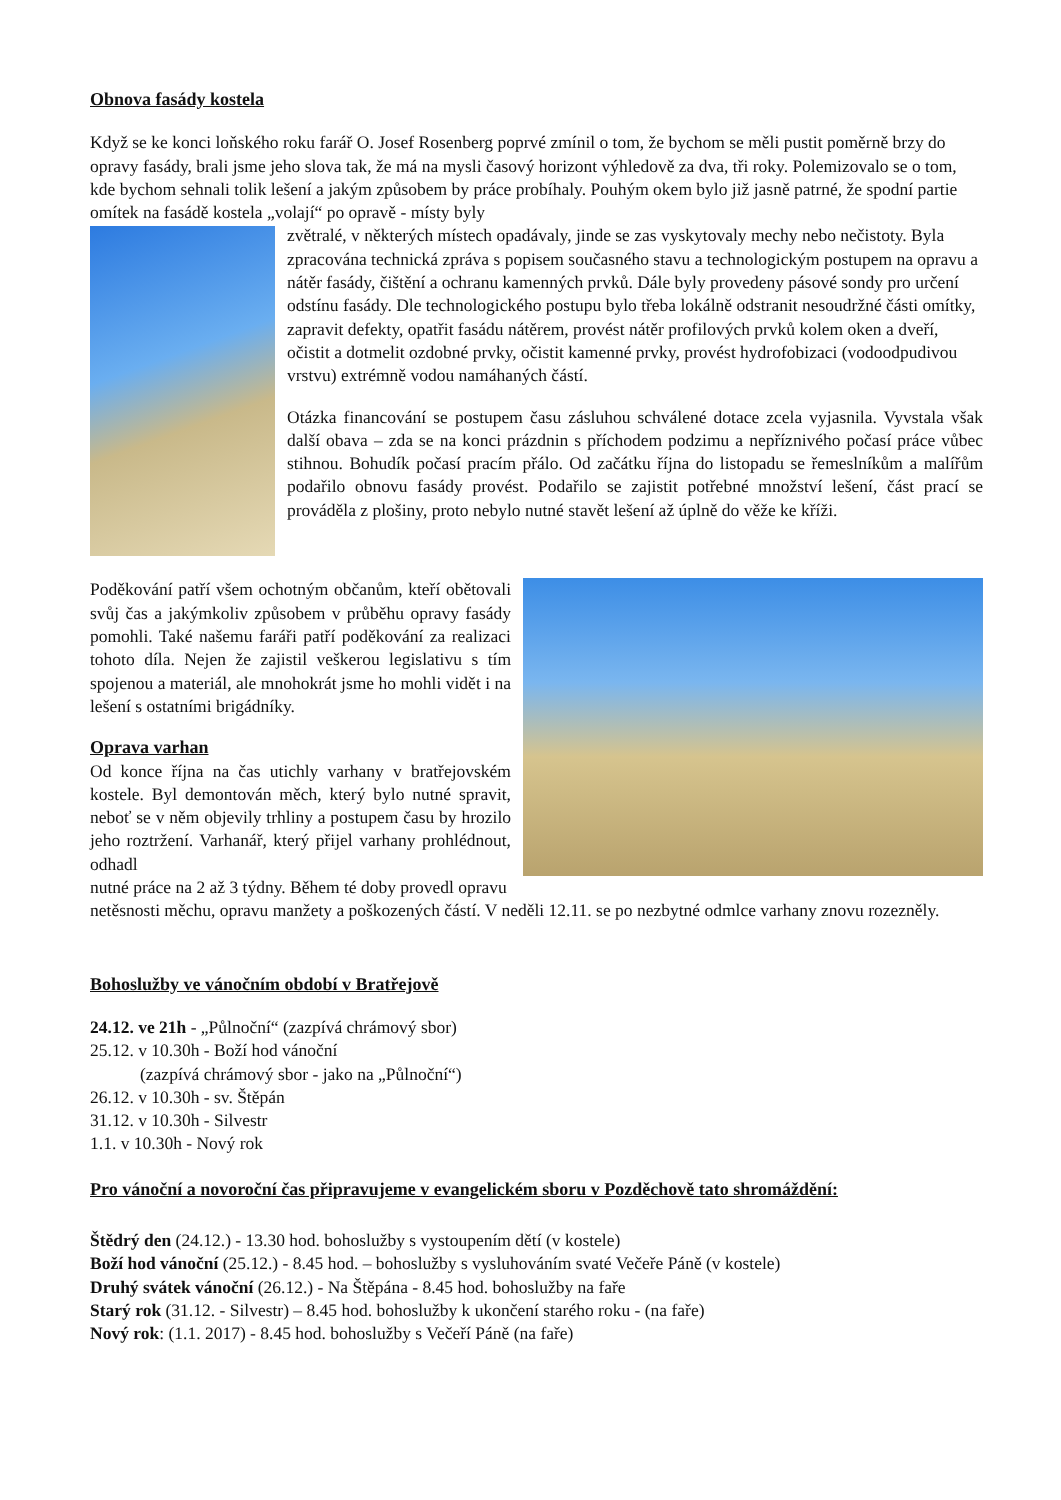Obnova fasády kostela
Když se ke konci loňského roku farář O. Josef Rosenberg poprvé zmínil o tom, že bychom se měli pustit poměrně brzy do opravy fasády, brali jsme jeho slova tak, že má na mysli časový horizont výhledově za dva, tři roky. Polemizovalo se o tom, kde bychom sehnali tolik lešení a jakým způsobem by práce probíhaly. Pouhým okem bylo již jasně patrné, že spodní partie omítek na fasádě kostela „volají“ po opravě - místy byly
zvětralé, v některých místech opadávaly, jinde se zas vyskytovaly mechy nebo nečistoty. Byla zpracována technická zpráva s popisem současného stavu a technologickým postupem na opravu a nátěr fasády, čištění a ochranu kamenných prvků. Dále byly provedeny pásové sondy pro určení odstínu fasády. Dle technologického postupu bylo třeba lokálně odstranit nesoudržné části omítky, zapravit defekty, opatřit fasádu nátěrem, provést nátěr profilových prvků kolem oken a dveří, očistit a dotmelit ozdobné prvky, očistit kamenné prvky, provést hydrofobizaci (vodoodpudivou vrstvu) extrémně vodou namáhaných částí.
Otázka financování se postupem času zásluhou schválené dotace zcela vyjasnila. Vyvstala však další obava – zda se na konci prázdnin s příchodem podzimu a nepříznivého počasí práce vůbec stihnou. Bohudík počasí pracím přálo. Od začátku října do listopadu se řemeslníkům a malířům podařilo obnovu fasády provést. Podařilo se zajistit potřebné množství lešení, část prací se prováděla z plošiny, proto nebylo nutné stavět lešení až úplně do věže ke kříži.
Poděkování patří všem ochotným občanům, kteří obětovali svůj čas a jakýmkoliv způsobem v průběhu opravy fasády pomohli. Také našemu faráři patří poděkování za realizaci tohoto díla. Nejen že zajistil veškerou legislativu s tím spojenou a materiál, ale mnohokrát jsme ho mohli vidět i na lešení s ostatními brigádníky.
Oprava varhan
Od konce října na čas utichly varhany v bratřejovském kostele. Byl demontován měch, který bylo nutné spravit, neboť se v něm objevily trhliny a postupem času by hrozilo jeho roztržení. Varhanář, který přijel varhany prohlédnout, odhadl
nutné práce na 2 až 3 týdny. Během té doby provedl opravu netěsnosti měchu, opravu manžety a poškozených částí. V neděli 12.11. se po nezbytné odmlce varhany znovu rozezněly.
Bohoslužby ve vánočním období v Bratřejově
24.12. ve 21h - „Půlnoční“ (zazpívá chrámový sbor)
25.12. v 10.30h - Boží hod vánoční
(zazpívá chrámový sbor - jako na „Půlnoční“)
26.12. v 10.30h - sv. Štěpán
31.12. v 10.30h - Silvestr
1.1. v 10.30h - Nový rok
Pro vánoční a novoroční čas připravujeme v evangelickém sboru v Pozděchově tato shromáždění:
Štědrý den (24.12.) - 13.30 hod. bohoslužby s vystoupením dětí (v kostele)
Boží hod vánoční (25.12.) - 8.45 hod. – bohoslužby s vysluhováním svaté Večeře Páně (v kostele)
Druhý svátek vánoční (26.12.) - Na Štěpána - 8.45 hod. bohoslužby na faře
Starý rok (31.12. - Silvestr) – 8.45 hod. bohoslužby k ukončení starého roku - (na faře)
Nový rok: (1.1. 2017) - 8.45 hod. bohoslužby s Večeří Páně (na faře)